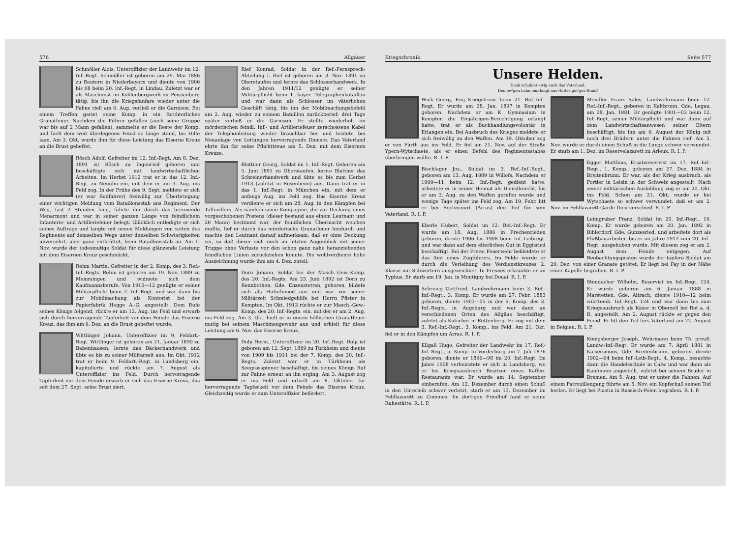576 Allgäuer
Schmöller Alois, Unteroffizier der Landwehr im 12. Inf.-Regt. Schmöller ist geboren am 29. Mai 1886 zu Reutern in Niederbayern und diente von 1906 bis 08 beim 20. Inf.-Regt. in Lindau. Zuletzt war er als Maschinist im Kohlenbergwerk zu Peissenberg tätig, bis ihn die Kriegsfanfare wieder unter die Fahne rief; am 6. Aug. verließ er die Garnison. Bei einem Treffen geriet seine Komp. in ein fürchterliches Granatfeuer. Nachdem die Führer gefallen (auch seine Gruppe war bis auf 2 Mann gefallen), sammelte er die Reste der Komp. und hielt dem weit überlegenen Feind so lange stand, bis Hilfe kam. Am 3. Okt. wurde ihm für diese Leistung das Eiserne Kreuz an die Brust geheftet.
Rösch Adolf, Gefreiter im 12. Inf.-Regt. Am 8. Dez. 1891 ist Rösch zu Ingenried geboren und beschäftigte sich mit landwirtschaftlichen Arbeiten. Im Herbst 1912 trat er in das 12. Inf.-Regt. zu Neuulm ein, mit dem er am 3. Aug. ins Feld zog. In der Frühe des 9. Sept. meldete er sich (er war Radfahrer) freiwillig zur Überbringung einer wichtigen Meldung vom Bataillonsstab ans Regiment. Der Weg, fast 2 Stunden lang, führte ihn durch das brennende Menarmont und war in seiner ganzen Länge von feindlichem Infanterie- und Artilleriefeuer belegt. Glücklich entledigte er sich seines Auftrags und langte mit neuen Meldungen von seiten des Regiments auf demselben Wege unter denselben Schwierigkeiten unversehrt, aber ganz entkräftet, beim Bataillonsstab an. Am 1. Nov. wurde der todesmutige Soldat für diese glänzende Leistung mit dem Eisernen Kreuz geschmückt.
Rehm Martin, Gefreiter in der 2. Komp. des 3. Ref.-Inf.-Regts. Rehm ist geboren am 19. Nov. 1889 zu Memmingen und widmete sich dem Kaufmannsberufe. Von 1910—12 genügte er seiner Militärpflicht beim 2. Inf.-Regt. und war dann bis zur Mobilmachung als Kontorist bei der Papierfabrik Hegge A.-G. angestellt. Dem Rufe seines Königs folgend, rückte er am 12. Aug. ins Feld und erwarb sich durch hervorragende Tapferkeit vor dem Feinde das Eiserne Kreuz, das ihm am 6. Dez. an die Brust geheftet wurde.
Wittlinger Johann, Unteroffizier im 9. Feldart.-Regt. Wittlinger ist geboren am 21. Januar 1890 zu Babenhausen, lernte das Bäckerhandwerk und übte es bis zu seiner Militärzeit aus. Im Okt. 1912 trat er beim 9. Feldart.-Regt. in Landsberg ein, kapitulierte und rückte am 7. August als Unteroffizier ins Feld. Durch hervorragende Tapferkeit vor dem Feinde erwarb er sich das Eiserne Kreuz, das seit dem 27. Sept. seine Brust ziert.
Rief Konrad, Soldat in der Ref.-Fernsprech-Abteilung I. Rief ist geboren am 3. Nov. 1891 zu Oberstaufen und lernte das Schlosserhandwerk. In den Jahren 1911/12 genügte er seiner Militärpflicht beim 1. bayer. Telegraphenbataillon und war dann als Schlosser im väterlichen Geschäft tätig, bis ihn der Mobilmachungsbefehl am 2. Aug. wieder zu seinem Bataillon zurückberief; drei Tage später verließ er die Garnison. Er stellte wiederholt im mörderischen feindl. Inf.- und Artilleriefeuer zerschossene Kabel der Telephonleitung wieder brauchbar her und leistete bei Neuanlage von Leitungen hervorragende Dienste. Das Vaterland ehrte ihn für seine Pflichttreue am 5. Dez. mit dem Eisernen Kreuze.
Blattner Georg, Soldat im 1. Inf.-Regt. Geboren am 5. Juni 1891 zu Oberstaufen, lernte Blattner das Schreinerhandwerk und übte es bis zum Herbst 1913 (zuletzt in Rosenheim) aus. Dann trat er in das 1. Inf.-Regt. in München ein, mit dem er anfangs Aug. ins Feld zog. Das Eiserne Kreuz verdiente er sich am 28. Aug. in den Kämpfen bei Taffevillers. Als nämlich seine Kompagnie, die zur Deckung eines vorgeschobenen Postens (dieser bestand aus einem Leutnant und 20 Mann) bestimmt war, der feindlichen Übermacht weichen mußte, lief er durch das mörderische Granatfeuer hindurch und machte den Leutnant darauf aufmerksam, daß er ohne Deckung sei, so daß dieser sich noch im letzten Augenblick mit seiner Truppe ohne Verluste vor den schon ganz nahe heranziehenden feindlichen Linien zurückziehen konnte. Die wohlverdiente hohe Auszeichnung wurde ihm am 4. Dez. zuteil.
Dorn Johann, Soldat bei der Masch.-Gew.-Komp. des 20. Inf.-Regts. Am 25. Juni 1892 ist Dorn zu Rennbothen, Gde. Enzenstetten, geboren, bildete sich als Hufschmied aus und war vor seiner Militärzeit Schmiedgehilfe bei Herrn Pfister in Kempten. Im Okt. 1913 rückte er zur Masch.-Gew.-Komp. des 20. Inf.-Regts. ein, mit der er am 2. Aug. ins Feld zog. Am 3. Okt. hielt er in einem höllischen Granatfeuer mutig bei seinem Maschinengewehr aus und erhielt für diese Leistung am 6. Nov. das Eiserne Kreuz.
Dolp Herm., Unteroffizier im 20. Inf.-Regt. Dolp ist geboren am 12. Sept. 1889 zu Türkheim und diente von 1909 bis 1911 bei der 7. Komp. des 20. Inf.-Regts. Zuletzt war er in Türkheim als Seegrasspinner beschäftigt, bis seines Königs Ruf zur Fahne erneut an ihn erging. Am 3. August zog er ins Feld und erhielt am 8. Oktober für hervorragende Tapferkeit vor dem Feinde das Eiserne Kreuz. Gleichzeitig wurde er zum Unteroffizier befördert.
Kriegschronik Seite 577
Unsere Helden.
Dank schuldet ewig euch das Vaterland,
Den ew'gen Lohn empfangt aus Gottes güt'ger Hand!
Wick Georg, Einj.-Kriegsfreiw. beim 21. Ref.-Inf.-Regt. Er wurde am 28. Jan. 1897 in Kempten geboren. Nachdem er am K. Gymnasium in Kempten die Einjährigen-Berechtigung erlangt hatte, trat er als Buchhandlungsvolontär in Erlangen ein. Bei Ausbruch des Krieges meldete er sich freiwillig zu den Waffen. Am 19. Oktober zog er von Fürth aus ins Feld. Er fiel am 21. Nov. auf der Straße Ypern-Wytschaete, als er einen Befehl des Regimentsstabes überbringen wollte. R. I. P.
Bischlager Jos., Soldat im 3. Ref.-Inf.-Regt., geboren am 13. Aug. 1889 in Willofs. Nachdem er 1909—11 beim 12. Inf.-Regt. gedient hatte, arbeitete er in seiner Heimat als Dienstknecht, bis er am 3. Aug. zu den Waffen gerufen wurde und wenige Tage später ins Feld zog. Am 19. Febr. litt er bei Roclincourt (Arras) den Tod für sein Vaterland. R. I. P.
Eberle Hubert, Soldat im 12. Ref.-Inf.-Regt. Er wurde am 18. Aug. 1886 in Frechenrieden geboren, diente 1906 bis 1908 beim Inf.-Leibregt. und war dann auf dem elterlichen Gut in Eggisried beschäftigt. Bei der Freiw. Feuerwehr bekleidete er das Amt eines Zugführers. Im Felde wurde er durch die Verleihung des Verdienstkreuzes 2. Klasse mit Schwertern ausgezeichnet. In Fresnes erkrankte er an Typhus. Er starb am 19. Jan. in Montigny bei Douai. R. I. P.
Schreieg Gottfried, Landwehrmann beim 3. Ref.-Inf.-Regt., 3. Komp. Er wurde am 27. Febr. 1883 geboren, diente 1903—05 in der 9. Komp. des 3. Inf.-Regts. in Augsburg und war dann an verschiedenen Orten des Allgäus beschäftigt, zuletzt als Kutscher in Rettenberg. Er zog mit dem 3. Ref.-Inf.-Regt., 3. Komp., ins Feld. Am 21. Okt. fiel er in den Kämpfen um Arras. R. I. P.
Ellgaß Hugo, Gefreiter der Landwehr im 17. Ref.-Inf.-Regt., 5. Komp. In Vorderburg am 7. Juli 1876 geboren, diente er 1896—98 im 20. Inf.-Regt. Im Jahre 1908 verheiratete er sich in Landsberg, wo er bis Kriegsausbruch Besitzer eines Kaffee-Restaurants war. Er wurde am 14. September einberufen. Am 12. Dezember durch einen Schuß in den Unterleib schwer verletzt, starb er am 13. Dezember im Feldlazarett zu Comines. Im dortigen Friedhof fand er seine Ruhestätte. R. I. P.
Mendler Franz Sales, Landwehrmann beim 12. Ref.-Inf.-Regt., geboren in Kaltbronn, Gde. Legau, am 28. Jan. 1881. Er genügte 1901—03 beim 12. Inf.-Regt. seiner Militärpflicht und war dann auf dem Landwirtschaftsanwesen seiner Eltern beschäftigt, bis ihn am 6. August der König mit noch drei Brüdern unter die Fahnen rief. Am 5. Nov. wurde er durch einen Schuß in die Lunge schwer verwundet. Er starb am 1. Dez. im Reservelazarett zu Arleux. R. I. P.
Egger Matthias, Ersatzreservist im 17. Ref.-Inf.-Regt., 1. Komp., geboren am 27. Dez. 1884 in Breitenbrunn. Er war, als der Krieg ausbrach, als Portier in Leisin in der Schweiz angestellt. Nach seiner militärischen Ausbildung zog er am 20. Okt. ins Feld. Schon am 31. Okt. wurde er bei Wytschaete so schwer verwundet, daß er am 2. Nov. im Feldlazarett Garde-Dieu verschied. R. I. P.
Leimgruber Franz, Soldat im 20. Inf.-Regt., 10. Komp. Er wurde geboren am 20. Jan. 1892 in Bihlerdorf, Gde. Gunzesried, und arbeitete dort als Flußbauarbeiter, bis er im Jahre 1912 zum 20. Inf.-Regt. ausgehoben wurde. Mit diesem zog er am 2. August dem Feinde entgegen. Auf Beobachtungsposten wurde der tapfere Soldat am 20. Dez. von einer Granate getötet. Er liegt bei Fay in der Nähe einer Kapelle begraben. R. I. P.
Steudacher Wilhelm, Reservist im Inf.-Regt. 124. Er wurde geboren am 6. Januar 1888 in Marstetten, Gde. Aitrach, diente 1910—12 beim württemb. Inf.-Regt. 124 und war dann bis zum Kriegsausbruch als Käser in Oberzell bei Rot a. d. R. angestellt. Am 2. August rückte er gegen den Feind. Er litt den Tod fürs Vaterland am 22. August in Belgien. R. I. P.
Königsberger Joseph, Wehrmann beim 75. preuß. Landw.-Inf.-Regt. Er wurde am 7. April 1881 in Kaisersmoos, Gde. Breitenbrunn, geboren, diente 1902—04 beim Inf.-Leib-Regt., 4. Komp., besuchte dann die Handelsschule in Calw und war dann als Kaufmann angestellt, zuletzt bei seinem Bruder in Bremen. Am 5. Aug. trat er unter die Fahnen. Auf einem Patrouillengang führte am 5. Nov. ein Kopfschuß seinen Tod herbei. Er liegt bei Piastin in Russisch-Polen begraben. R. I. P.